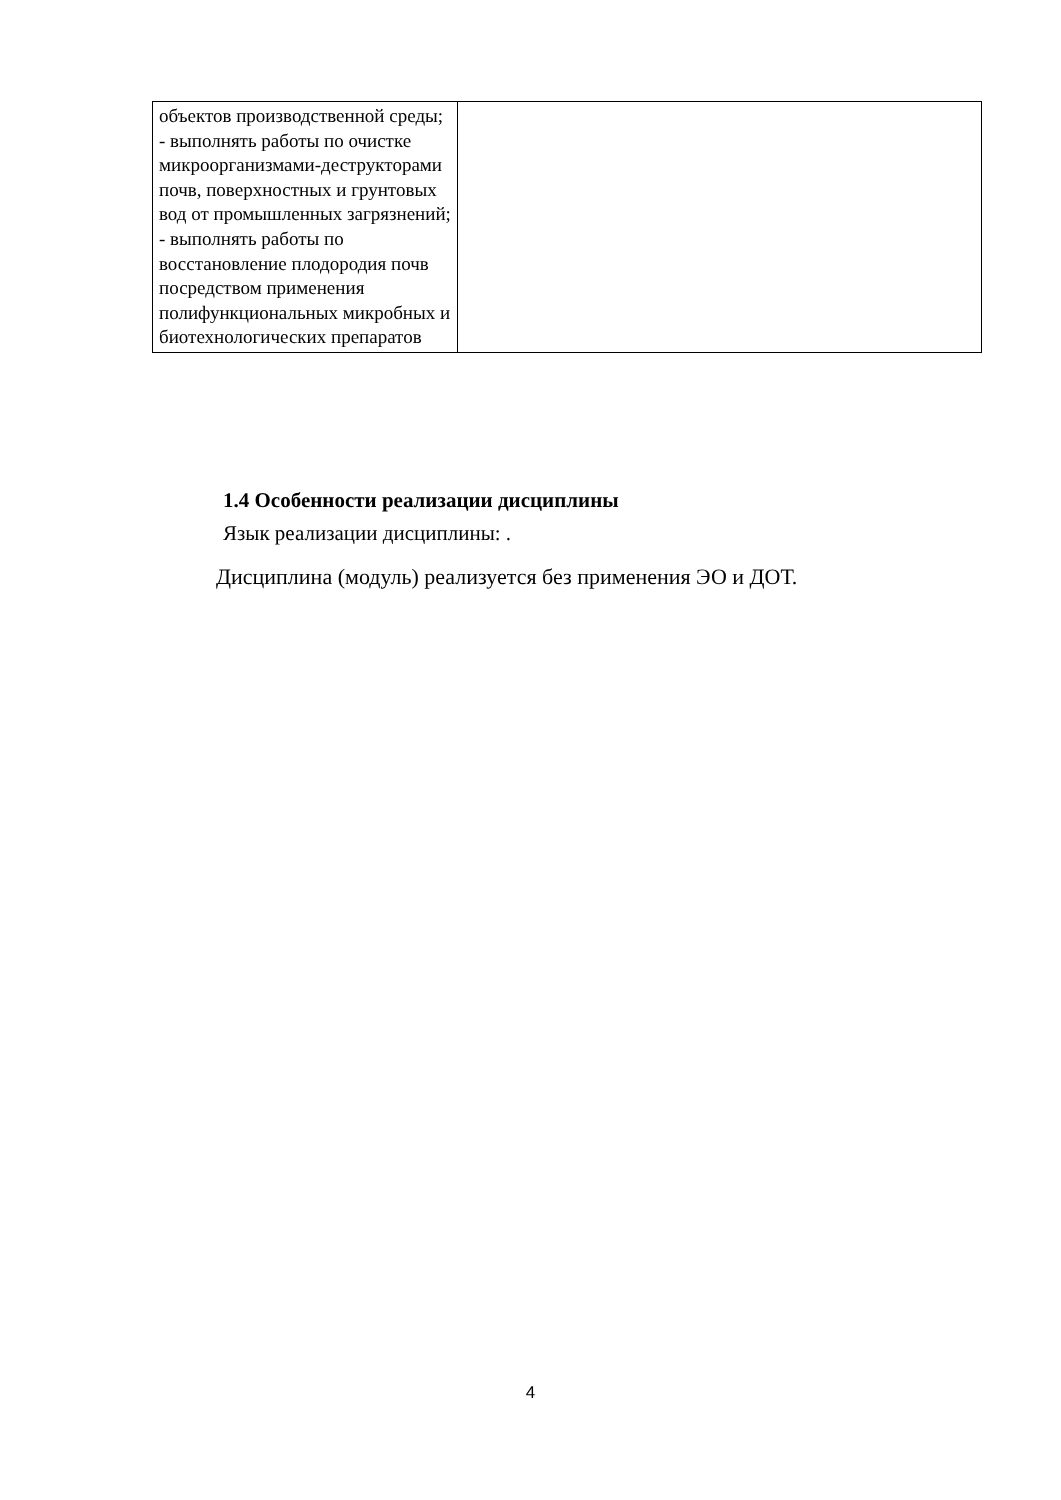| объектов производственной среды; - выполнять работы по очистке микроорганизмами-деструкторами почв, поверхностных и грунтовых вод от промышленных загрязнений; - выполнять работы по восстановление плодородия почв посредством применения полифункциональных микробных и биотехнологических препаратов | |
1.4 Особенности реализации дисциплины
Язык реализации дисциплины: .
Дисциплина (модуль) реализуется без применения ЭО и ДОТ.
4